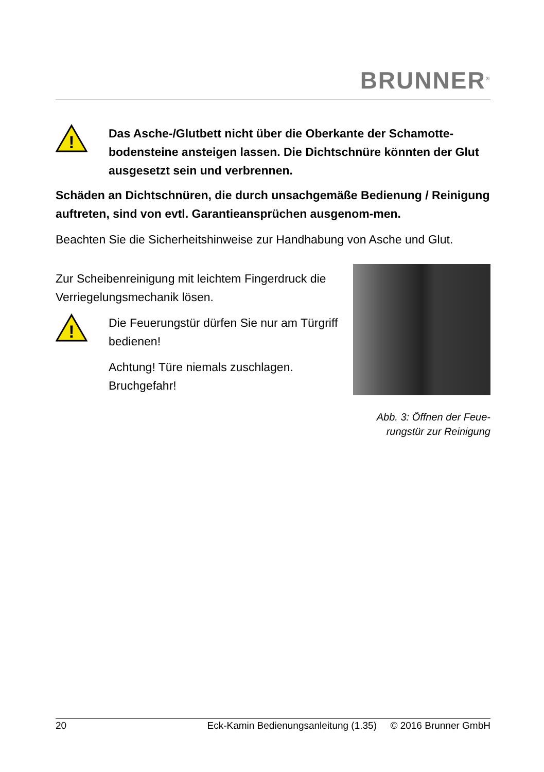BRUNNER<sup>®</sup>
!
Das Asche-/Glutbett nicht über die Oberkante der Schamotte-bodensteine ansteigen lassen. Die Dichtschnüre könnten der Glut ausgesetzt sein und verbrennen.
Schäden an Dichtschnüren, die durch unsachgemäße Bedienung / Reinigung auftreten, sind von evtl. Garantieansprüchen ausgenom-men.
Beachten Sie die Sicherheitshinweise zur Handhabung von Asche und Glut.
Zur Scheibenreinigung mit leichtem Fingerdruck die Verriegelungsmechanik lösen.
!
Die Feuerungstür dürfen Sie nur am Türgriff bedienen!
Achtung! Türe niemals zuschlagen. Bruchgefahr!
Abb. 3: Öffnen der Feue-rungstür zur Reinigung
20 Eck-Kamin Bedienungsanleitung (1.35) © 2016 Brunner GmbH